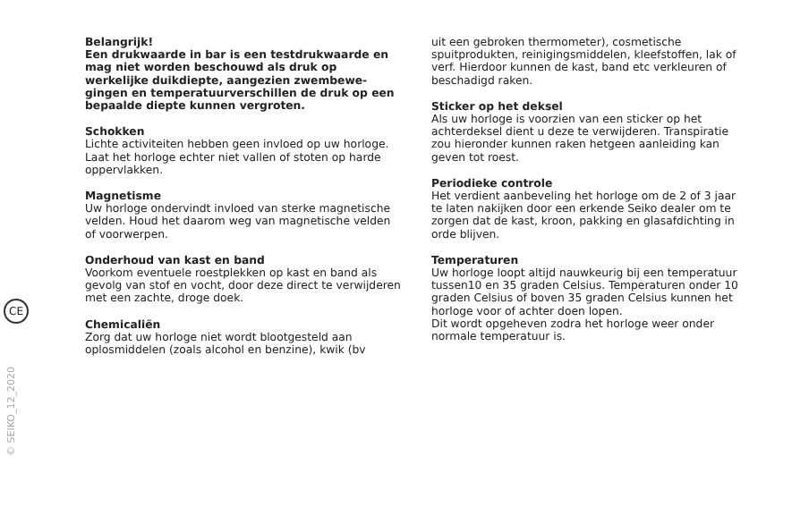CE
© SEIKO_12_2020
Belangrijk!
Een drukwaarde in bar is een testdrukwaarde en mag niet worden beschouwd als druk op werkelijke duikdiepte, aangezien zwembewe-gingen en temperatuurverschillen de druk op een bepaalde diepte kunnen vergroten.
Schokken
Lichte activiteiten hebben geen invloed op uw horloge. Laat het horloge echter niet vallen of stoten op harde oppervlakken.
Magnetisme
Uw horloge ondervindt invloed van sterke magnetische velden. Houd het daarom weg van magnetische velden of voorwerpen.
Onderhoud van kast en band
Voorkom eventuele roestplekken op kast en band als gevolg van stof en vocht, door deze direct te verwijderen met een zachte, droge doek.
Chemicaliën
Zorg dat uw horloge niet wordt blootgesteld aan oplosmiddelen (zoals alcohol en benzine), kwik (bv
uit een gebroken thermometer), cosmetische spuitprodukten, reinigingsmiddelen, kleefstoffen, lak of verf. Hierdoor kunnen de kast, band etc verkleuren of beschadigd raken.
Sticker op het deksel
Als uw horloge is voorzien van een sticker op het achterdeksel dient u deze te verwijderen. Transpiratie zou hieronder kunnen raken hetgeen aanleiding kan geven tot roest.
Periodieke controle
Het verdient aanbeveling het horloge om de 2 of 3 jaar te laten nakijken door een erkende Seiko dealer om te zorgen dat de kast, kroon, pakking en glasafdichting in orde blijven.
Temperaturen
Uw horloge loopt altijd nauwkeurig bij een temperatuur tussen10 en 35 graden Celsius. Temperaturen onder 10 graden Celsius of boven 35 graden Celsius kunnen het horloge voor of achter doen lopen.
Dit wordt opgeheven zodra het horloge weer onder normale temperatuur is.